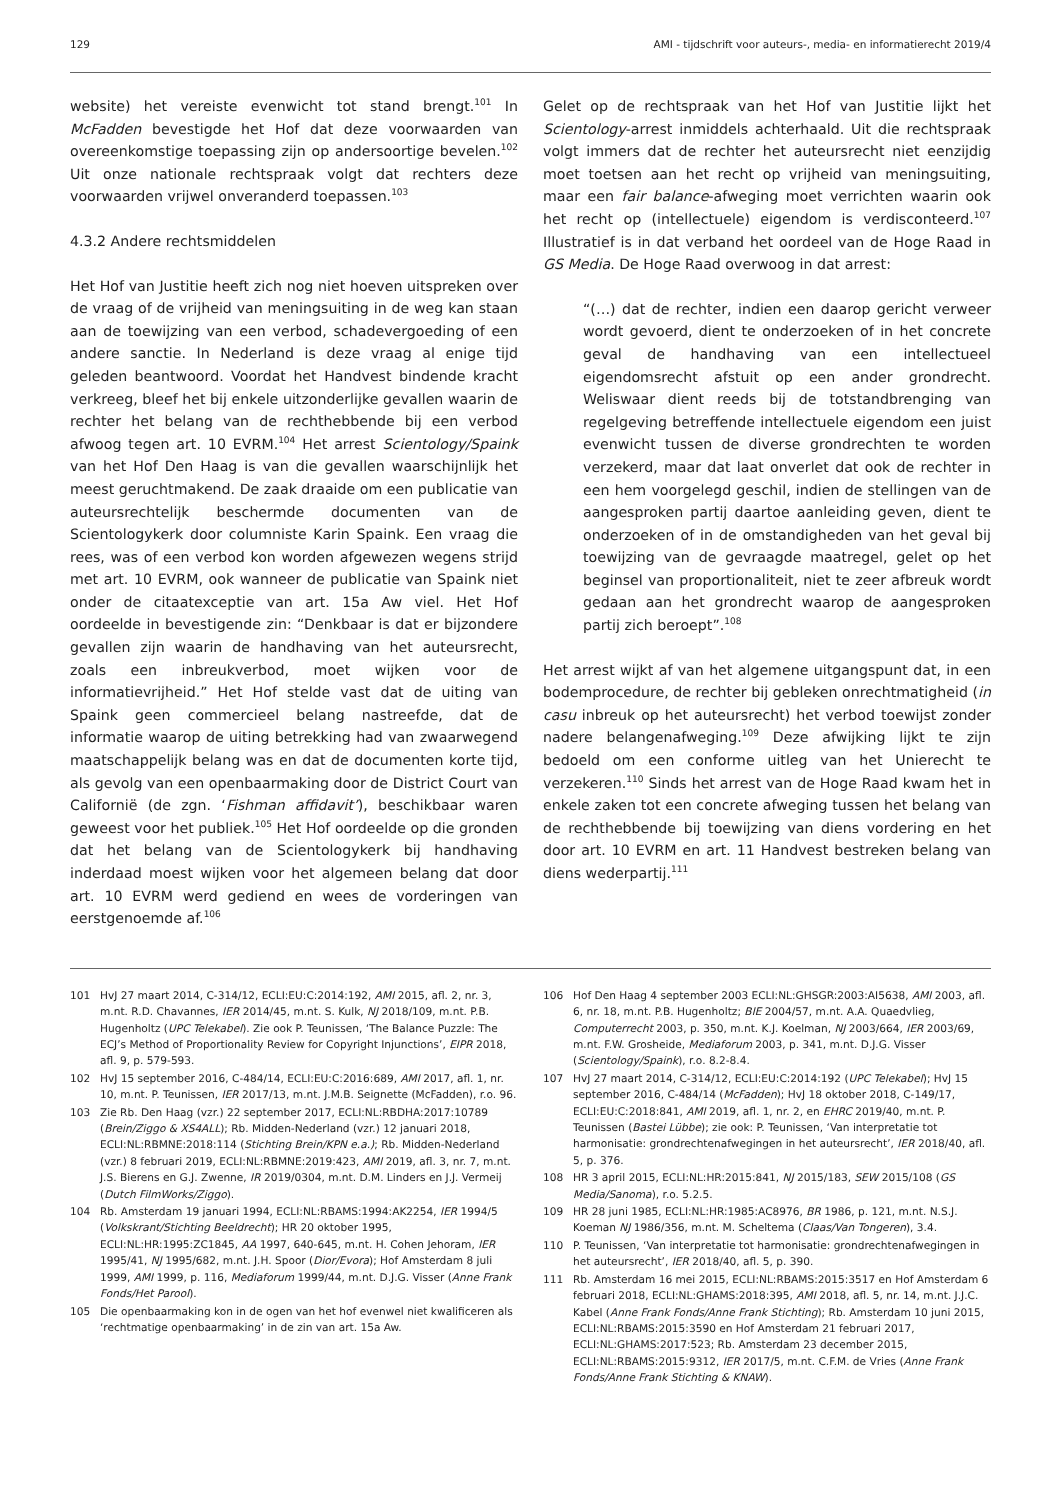129 AMI - tijdschrift voor auteurs-, media- en informatierecht 2019/4
website) het vereiste evenwicht tot stand brengt.<sup>101</sup> In McFadden bevestigde het Hof dat deze voorwaarden van overeenkomstige toepassing zijn op andersoortige bevelen.<sup>102</sup> Uit onze nationale rechtspraak volgt dat rechters deze voorwaarden vrijwel onveranderd toepassen.<sup>103</sup>
4.3.2 Andere rechtsmiddelen
Het Hof van Justitie heeft zich nog niet hoeven uitspreken over de vraag of de vrijheid van meningsuiting in de weg kan staan aan de toewijzing van een verbod, schadevergoeding of een andere sanctie. In Nederland is deze vraag al enige tijd geleden beantwoord. Voordat het Handvest bindende kracht verkreeg, bleef het bij enkele uitzonderlijke gevallen waarin de rechter het belang van de rechthebbende bij een verbod afwoog tegen art. 10 EVRM.<sup>104</sup> Het arrest Scientology/Spaink van het Hof Den Haag is van die gevallen waarschijnlijk het meest geruchtmakend. De zaak draaide om een publicatie van auteursrechtelijk beschermde documenten van de Scientologykerk door columniste Karin Spaink. Een vraag die rees, was of een verbod kon worden afgewezen wegens strijd met art. 10 EVRM, ook wanneer de publicatie van Spaink niet onder de citaatexceptie van art. 15a Aw viel. Het Hof oordeelde in bevestigende zin: “Denkbaar is dat er bijzondere gevallen zijn waarin de handhaving van het auteursrecht, zoals een inbreukverbod, moet wijken voor de informatievrijheid.” Het Hof stelde vast dat de uiting van Spaink geen commercieel belang nastreefde, dat de informatie waarop de uiting betrekking had van zwaarwegend maatschappelijk belang was en dat de documenten korte tijd, als gevolg van een openbaarmaking door de District Court van Californië (de zgn. ‘Fishman affidavit’), beschikbaar waren geweest voor het publiek.<sup>105</sup> Het Hof oordeelde op die gronden dat het belang van de Scientologykerk bij handhaving inderdaad moest wijken voor het algemeen belang dat door art. 10 EVRM werd gediend en wees de vorderingen van eerstgenoemde af.<sup>106</sup>
Gelet op de rechtspraak van het Hof van Justitie lijkt het Scientology-arrest inmiddels achterhaald. Uit die rechtspraak volgt immers dat de rechter het auteursrecht niet eenzijdig moet toetsen aan het recht op vrijheid van meningsuiting, maar een fair balance-afweging moet verrichten waarin ook het recht op (intellectuele) eigendom is verdisconteerd.<sup>107</sup> Illustratief is in dat verband het oordeel van de Hoge Raad in GS Media. De Hoge Raad overwoog in dat arrest:
“(…) dat de rechter, indien een daarop gericht verweer wordt gevoerd, dient te onderzoeken of in het concrete geval de handhaving van een intellectueel eigendomsrecht afstuit op een ander grondrecht. Weliswaar dient reeds bij de totstandbrenging van regelgeving betreffende intellectuele eigendom een juist evenwicht tussen de diverse grondrechten te worden verzekerd, maar dat laat onverlet dat ook de rechter in een hem voorgelegd geschil, indien de stellingen van de aangesproken partij daartoe aanleiding geven, dient te onderzoeken of in de omstandigheden van het geval bij toewijzing van de gevraagde maatregel, gelet op het beginsel van proportionaliteit, niet te zeer afbreuk wordt gedaan aan het grondrecht waarop de aangesproken partij zich beroept”.<sup>108</sup>
Het arrest wijkt af van het algemene uitgangspunt dat, in een bodemprocedure, de rechter bij gebleken onrechtmatigheid (in casu inbreuk op het auteursrecht) het verbod toewijst zonder nadere belangenafweging.<sup>109</sup> Deze afwijking lijkt te zijn bedoeld om een conforme uitleg van het Unierecht te verzekeren.<sup>110</sup> Sinds het arrest van de Hoge Raad kwam het in enkele zaken tot een concrete afweging tussen het belang van de rechthebbende bij toewijzing van diens vordering en het door art. 10 EVRM en art. 11 Handvest bestreken belang van diens wederpartij.<sup>111</sup>
101 HvJ 27 maart 2014, C-314/12, ECLI:EU:C:2014:192, AMI 2015, afl. 2, nr. 3, m.nt. R.D. Chavannes, IER 2014/45, m.nt. S. Kulk, NJ 2018/109, m.nt. P.B. Hugenholtz (UPC Telekabel). Zie ook P. Teunissen, ‘The Balance Puzzle: The ECJ’s Method of Proportionality Review for Copyright Injunctions’, EIPR 2018, afl. 9, p. 579-593.
102 HvJ 15 september 2016, C-484/14, ECLI:EU:C:2016:689, AMI 2017, afl. 1, nr. 10, m.nt. P. Teunissen, IER 2017/13, m.nt. J.M.B. Seignette (McFadden), r.o. 96.
103 Zie Rb. Den Haag (vzr.) 22 september 2017, ECLI:NL:RBDHA:2017:10789 (Brein/Ziggo & XS4ALL); Rb. Midden-Nederland (vzr.) 12 januari 2018, ECLI:NL:RBMNE:2018:114 (Stichting Brein/KPN e.a.); Rb. Midden-Nederland (vzr.) 8 februari 2019, ECLI:NL:RBMNE:2019:423, AMI 2019, afl. 3, nr. 7, m.nt. J.S. Bierens en G.J. Zwenne, IR 2019/0304, m.nt. D.M. Linders en J.J. Vermeij (Dutch FilmWorks/Ziggo).
104 Rb. Amsterdam 19 januari 1994, ECLI:NL:RBAMS:1994:AK2254, IER 1994/5 (Volkskrant/Stichting Beeldrecht); HR 20 oktober 1995, ECLI:NL:HR:1995:ZC1845, AA 1997, 640-645, m.nt. H. Cohen Jehoram, IER 1995/41, NJ 1995/682, m.nt. J.H. Spoor (Dior/Evora); Hof Amsterdam 8 juli 1999, AMI 1999, p. 116, Mediaforum 1999/44, m.nt. D.J.G. Visser (Anne Frank Fonds/Het Parool).
105 Die openbaarmaking kon in de ogen van het hof evenwel niet kwalificeren als ‘rechtmatige openbaarmaking’ in de zin van art. 15a Aw.
106 Hof Den Haag 4 september 2003 ECLI:NL:GHSGR:2003:AI5638, AMI 2003, afl. 6, nr. 18, m.nt. P.B. Hugenholtz; BIE 2004/57, m.nt. A.A. Quaedvlieg, Computerrecht 2003, p. 350, m.nt. K.J. Koelman, NJ 2003/664, IER 2003/69, m.nt. F.W. Grosheide, Mediaforum 2003, p. 341, m.nt. D.J.G. Visser (Scientology/Spaink), r.o. 8.2-8.4.
107 HvJ 27 maart 2014, C-314/12, ECLI:EU:C:2014:192 (UPC Telekabel); HvJ 15 september 2016, C-484/14 (McFadden); HvJ 18 oktober 2018, C-149/17, ECLI:EU:C:2018:841, AMI 2019, afl. 1, nr. 2, en EHRC 2019/40, m.nt. P. Teunissen (Bastei Lübbe); zie ook: P. Teunissen, ‘Van interpretatie tot harmonisatie: grondrechtenafwegingen in het auteursrecht’, IER 2018/40, afl. 5, p. 376.
108 HR 3 april 2015, ECLI:NL:HR:2015:841, NJ 2015/183, SEW 2015/108 (GS Media/Sanoma), r.o. 5.2.5.
109 HR 28 juni 1985, ECLI:NL:HR:1985:AC8976, BR 1986, p. 121, m.nt. N.S.J. Koeman NJ 1986/356, m.nt. M. Scheltema (Claas/Van Tongeren), 3.4.
110 P. Teunissen, ‘Van interpretatie tot harmonisatie: grondrechtenafwegingen in het auteursrecht’, IER 2018/40, afl. 5, p. 390.
111 Rb. Amsterdam 16 mei 2015, ECLI:NL:RBAMS:2015:3517 en Hof Amsterdam 6 februari 2018, ECLI:NL:GHAMS:2018:395, AMI 2018, afl. 5, nr. 14, m.nt. J.J.C. Kabel (Anne Frank Fonds/Anne Frank Stichting); Rb. Amsterdam 10 juni 2015, ECLI:NL:RBAMS:2015:3590 en Hof Amsterdam 21 februari 2017, ECLI:NL:GHAMS:2017:523; Rb. Amsterdam 23 december 2015, ECLI:NL:RBAMS:2015:9312, IER 2017/5, m.nt. C.F.M. de Vries (Anne Frank Fonds/Anne Frank Stichting & KNAW).